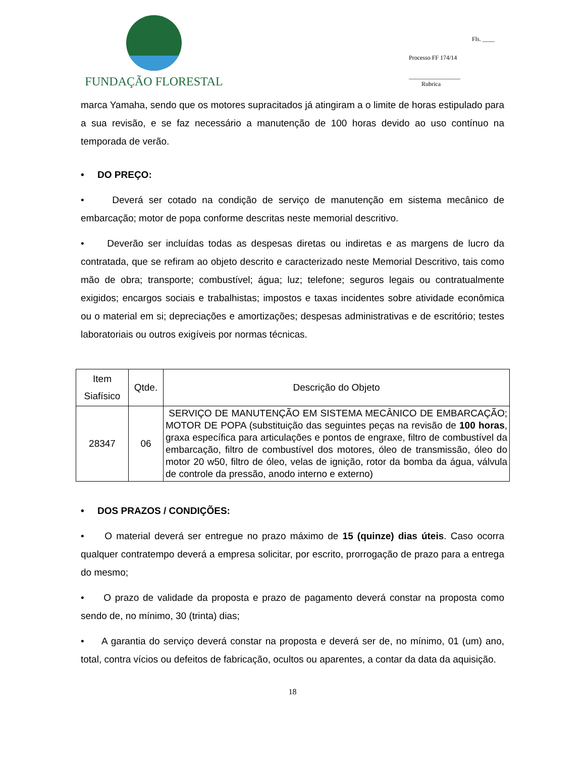FUNDAÇÃO FLORESTAL
Fls. ____
Processo FF 174/14
_________________
Rubrica
marca Yamaha, sendo que os motores supracitados já atingiram a o limite de horas estipulado para a sua revisão, e se faz necessário a manutenção de 100 horas devido ao uso contínuo na temporada de verão.
• DO PREÇO:
• Deverá ser cotado na condição de serviço de manutenção em sistema mecânico de embarcação; motor de popa conforme descritas neste memorial descritivo.
• Deverão ser incluídas todas as despesas diretas ou indiretas e as margens de lucro da contratada, que se refiram ao objeto descrito e caracterizado neste Memorial Descritivo, tais como mão de obra; transporte; combustível; água; luz; telefone; seguros legais ou contratualmente exigidos; encargos sociais e trabalhistas; impostos e taxas incidentes sobre atividade econômica ou o material em si; depreciações e amortizações; despesas administrativas e de escritório; testes laboratoriais ou outros exigíveis por normas técnicas.
| Item Siafísico | Qtde. | Descrição do Objeto |
| 28347 | 06 | SERVIÇO DE MANUTENÇÃO EM SISTEMA MECÂNICO DE EMBARCAÇÃO; MOTOR DE POPA (substituição das seguintes peças na revisão de 100 horas , graxa específica para articulações e pontos de engraxe, filtro de combustível da embarcação, filtro de combustível dos motores, óleo de transmissão, óleo do motor 20 w50, filtro de óleo, velas de ignição, rotor da bomba da água, válvula de controle da pressão, anodo interno e externo) |
• DOS PRAZOS / CONDIÇÕES:
• O material deverá ser entregue no prazo máximo de 15 (quinze) dias úteis. Caso ocorra qualquer contratempo deverá a empresa solicitar, por escrito, prorrogação de prazo para a entrega do mesmo;
• O prazo de validade da proposta e prazo de pagamento deverá constar na proposta como sendo de, no mínimo, 30 (trinta) dias;
• A garantia do serviço deverá constar na proposta e deverá ser de, no mínimo, 01 (um) ano, total, contra vícios ou defeitos de fabricação, ocultos ou aparentes, a contar da data da aquisição.
18